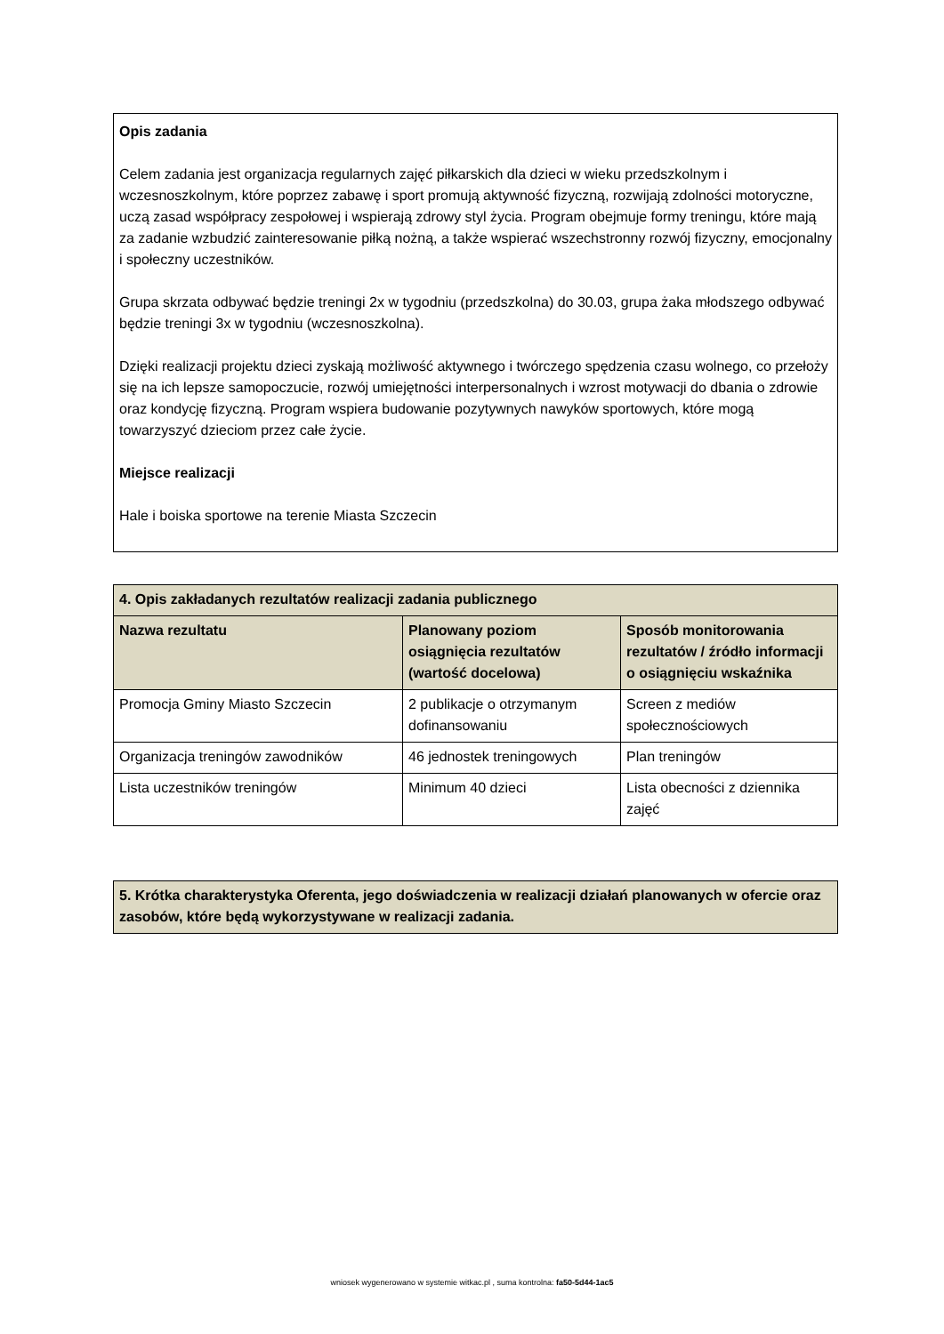Opis zadania
Celem zadania jest organizacja regularnych zajęć piłkarskich dla dzieci w wieku przedszkolnym i wczesnoszkolnym, które poprzez zabawę i sport promują aktywność fizyczną, rozwijają zdolności motoryczne, uczą zasad współpracy zespołowej i wspierają zdrowy styl życia. Program obejmuje formy treningu, które mają za zadanie wzbudzić zainteresowanie piłką nożną, a także wspierać wszechstronny rozwój fizyczny, emocjonalny i społeczny uczestników.
Grupa skrzata odbywać będzie treningi 2x w tygodniu (przedszkolna) do 30.03, grupa żaka młodszego odbywać będzie treningi 3x w tygodniu (wczesnoszkolna).
Dzięki realizacji projektu dzieci zyskają możliwość aktywnego i twórczego spędzenia czasu wolnego, co przełoży się na ich lepsze samopoczucie, rozwój umiejętności interpersonalnych i wzrost motywacji do dbania o zdrowie oraz kondycję fizyczną. Program wspiera budowanie pozytywnych nawyków sportowych, które mogą towarzyszyć dzieciom przez całe życie.
Miejsce realizacji
Hale i boiska sportowe na terenie Miasta Szczecin
| 4. Opis zakładanych rezultatów realizacji zadania publicznego | | |
| --- | --- | --- |
| Nazwa rezultatu | Planowany poziom osiągnięcia rezultatów (wartość docelowa) | Sposób monitorowania rezultatów / źródło informacji o osiągnięciu wskaźnika |
| Promocja Gminy Miasto Szczecin | 2 publikacje o otrzymanym dofinansowaniu | Screen z mediów społecznościowych |
| Organizacja treningów zawodników | 46 jednostek treningowych | Plan treningów |
| Lista uczestników treningów | Minimum 40 dzieci | Lista obecności z dziennika zajęć |
| 5. Krótka charakterystyka Oferenta, jego doświadczenia w realizacji działań planowanych w ofercie oraz zasobów, które będą wykorzystywane w realizacji zadania. |
| --- |
wniosek wygenerowano w systemie witkac.pl , suma kontrolna: fa50-5d44-1ac5